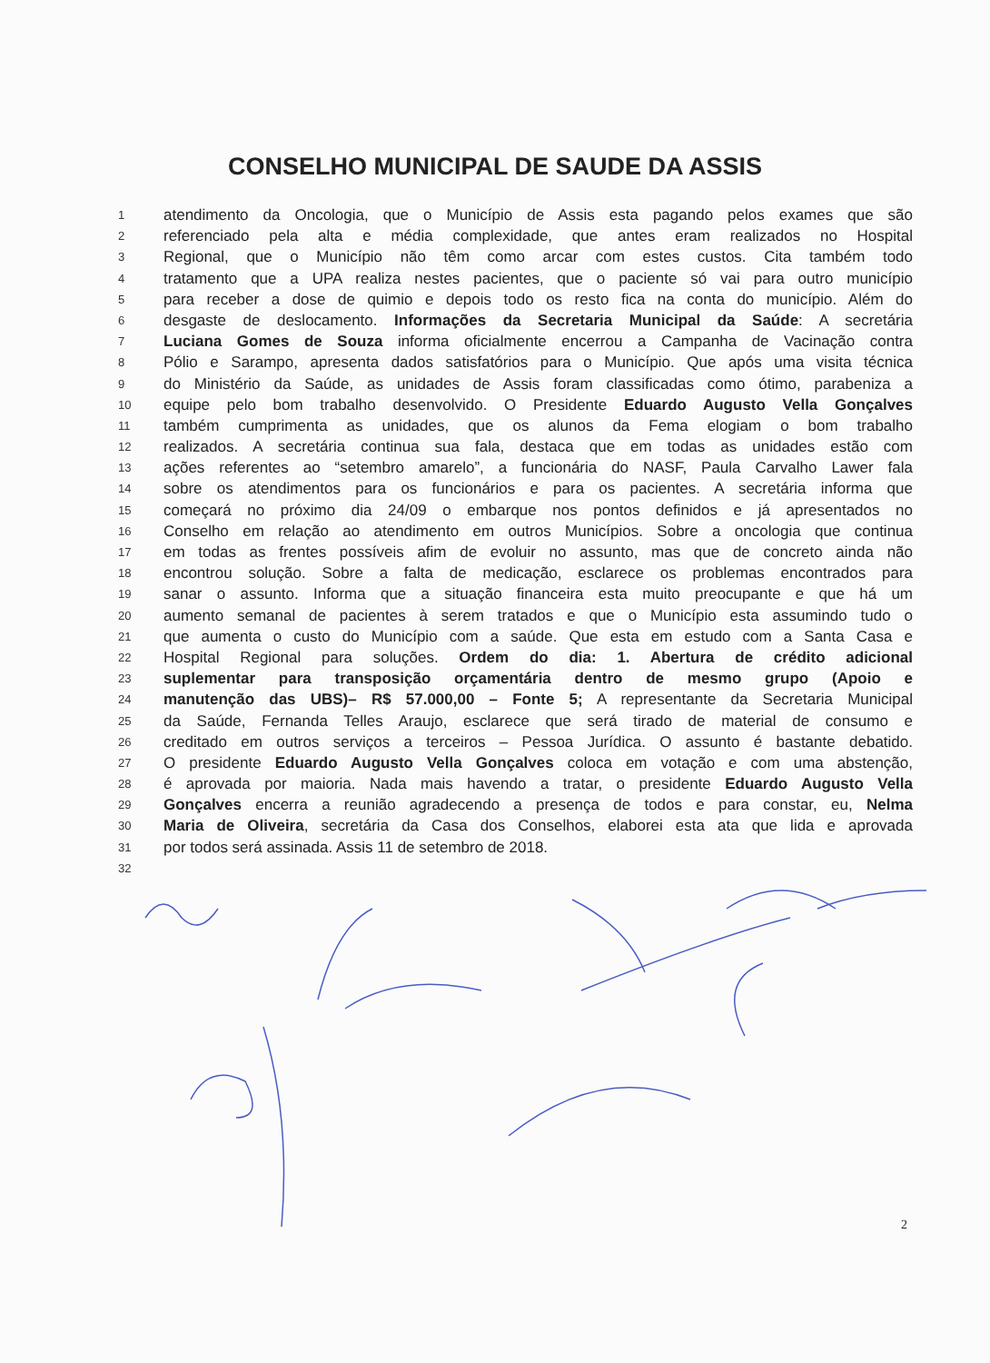CONSELHO MUNICIPAL DE SAUDE DA ASSIS
1 atendimento da Oncologia, que o Município de Assis esta pagando pelos exames que são
2 referenciado pela alta e média complexidade, que antes eram realizados no Hospital
3 Regional, que o Município não têm como arcar com estes custos. Cita também todo
4 tratamento que a UPA realiza nestes pacientes, que o paciente só vai para outro município
5 para receber a dose de quimio e depois todo os resto fica na conta do município. Além do
6 desgaste de deslocamento. Informações da Secretaria Municipal da Saúde: A secretária
7 Luciana Gomes de Souza informa oficialmente encerrou a Campanha de Vacinação contra
8 Pólio e Sarampo, apresenta dados satisfatórios para o Município. Que após uma visita técnica
9 do Ministério da Saúde, as unidades de Assis foram classificadas como ótimo, parabeniza a
10 equipe pelo bom trabalho desenvolvido. O Presidente Eduardo Augusto Vella Gonçalves
11 também cumprimenta as unidades, que os alunos da Fema elogiam o bom trabalho
12 realizados. A secretária continua sua fala, destaca que em todas as unidades estão com
13 ações referentes ao “setembro amarelo”, a funcionária do NASF, Paula Carvalho Lawer fala
14 sobre os atendimentos para os funcionários e para os pacientes. A secretária informa que
15 começará no próximo dia 24/09 o embarque nos pontos definidos e já apresentados no
16 Conselho em relação ao atendimento em outros Municípios. Sobre a oncologia que continua
17 em todas as frentes possíveis afim de evoluir no assunto, mas que de concreto ainda não
18 encontrou solução. Sobre a falta de medicação, esclarece os problemas encontrados para
19 sanar o assunto. Informa que a situação financeira esta muito preocupante e que há um
20 aumento semanal de pacientes à serem tratados e que o Município esta assumindo tudo o
21 que aumenta o custo do Município com a saúde. Que esta em estudo com a Santa Casa e
22 Hospital Regional para soluções. Ordem do dia: 1. Abertura de crédito adicional
23 suplementar para transposição orçamentária dentro de mesmo grupo (Apoio e
24 manutenção das UBS)– R$ 57.000,00 – Fonte 5; A representante da Secretaria Municipal
25 da Saúde, Fernanda Telles Araujo, esclarece que será tirado de material de consumo e
26 creditado em outros serviços a terceiros – Pessoa Jurídica. O assunto é bastante debatido.
27 O presidente Eduardo Augusto Vella Gonçalves coloca em votação e com uma abstenção,
28 é aprovada por maioria. Nada mais havendo a tratar, o presidente Eduardo Augusto Vella
29 Gonçalves encerra a reunião agradecendo a presença de todos e para constar, eu, Nelma
30 Maria de Oliveira, secretária da Casa dos Conselhos, elaborei esta ata que lida e aprovada
31 por todos será assinada. Assis 11 de setembro de 2018.
32
2